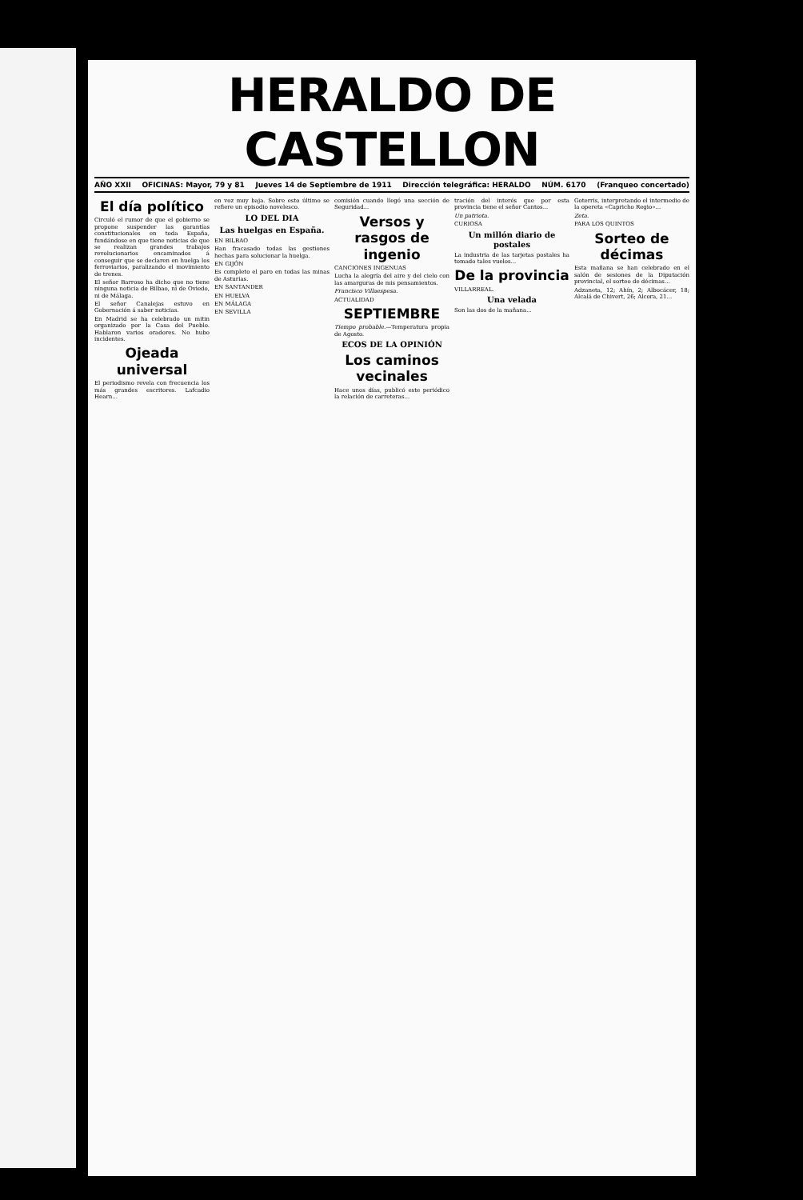HERALDO DE CASTELLON
AÑO XXII OFICINAS: Mayor, 79 y 81 Jueves 14 de Septiembre de 1911 Dirección telegráfica: HERALDO NÚM. 6170 (Franqueo concertado)
El día político
Circuló el rumor de que el gobierno se propone suspender las garantías constitucionales en toda España, fundándose en que tiene noticias de que se realizan grandes trabajos revolucionarios encaminados á conseguir que se declaren en huelga los ferroviarios, paralizando el movimiento de trenes.
El señor Barroso ha dicho que no tiene ninguna noticia de Bilbao, ni de Oviedo, ni de Málaga.
El señor Canalejas estuvo en Gobernación á saber noticias.
En Madrid se ha celebrado un mitin organizado por la Casa del Pueblo. Hablaron varios oradores. No hubo incidentes.
Ojeada universal
El periodismo revela con frecuencia los más grandes escritores. Lafcadio Hearn...
en voz muy baja. Sobre esto último se refiere un episodio novelesco.
LO DEL DIA
Las huelgas en España.
EN BILBAO
Han fracasado todas las gestiones hechas para solucionar la huelga.
EN GIJÓN
Es completo el paro en todas las minas de Asturias.
EN SANTANDER
EN HUELVA
EN MÁLAGA
EN SEVILLA
comisión cuando llegó una sección de Seguridad...
Versos y rasgos de ingenio
CANCIONES INGENUAS
Lucha la alegría del aire y del cielo con las amarguras de mis pensamientos.
Francisco Villaespesa.
ACTUALIDAD
SEPTIEMBRE
Tiempo probable.—Temperatura propia de Agosto.
ECOS DE LA OPINIÓN
Los caminos vecinales
Hace unos días, publicó este periódico la relación de carreteras...
tración del interés que por esta provincia tiene el señor Cantos...
Un patriota.
CURIOSA
Un millón diario de postales
La industria de las tarjetas postales ha tomado tales vuelos...
De la provincia
VILLARREAL.
Una velada
Son las dos de la mañana...
Goterris, interpretando el intermedio de la opereta «Capricho Regio»...
Zeta.
PARA LOS QUINTOS
Sorteo de décimas
Esta mañana se han celebrado en el salón de sesiones de la Diputación provincial, el sorteo de décimas...
Adzaneta, 12; Ahín, 2; Albocácer, 18; Alcalá de Chivert, 26; Alcora, 21...